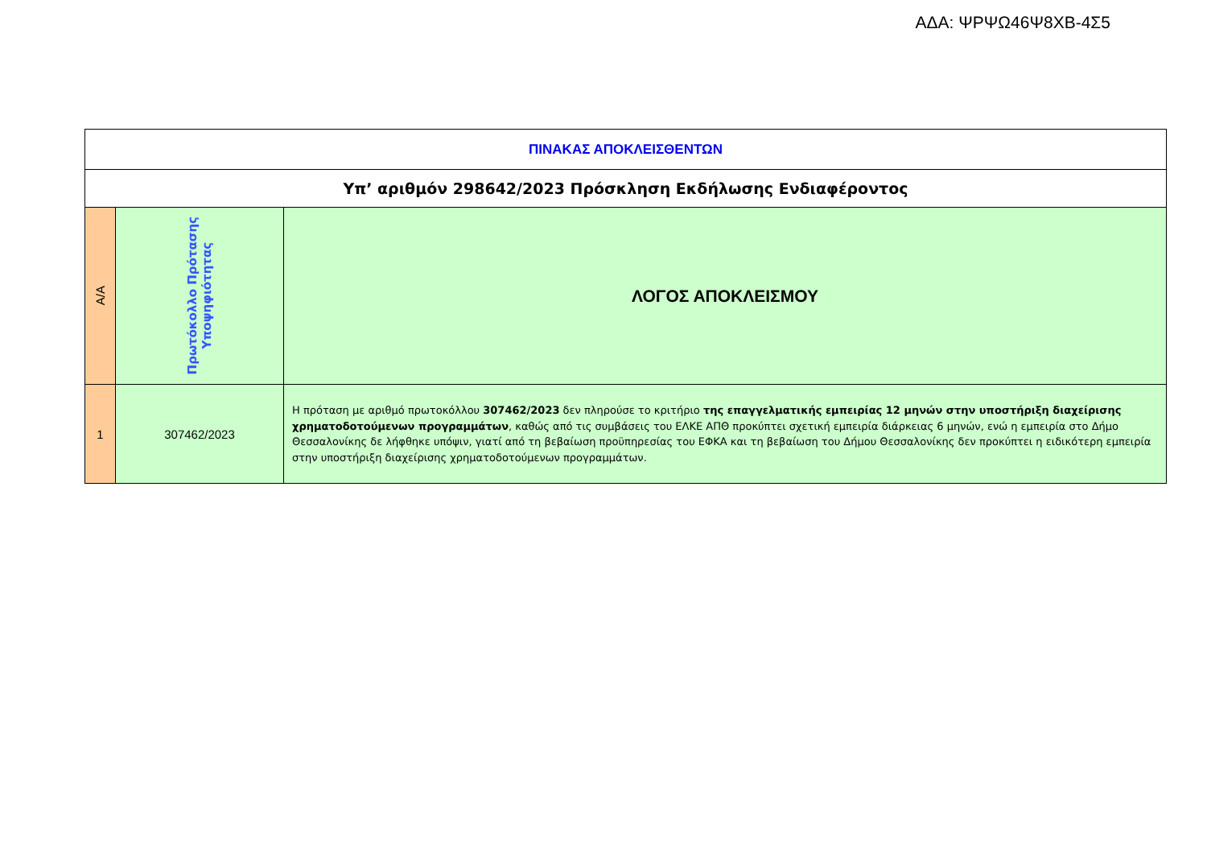ΑΔΑ: ΨΡΨΩ46Ψ8ΧΒ-4Σ5
| ΠΙΝΑΚΑΣ ΑΠΟΚΛΕΙΣΘΕΝΤΩΝ | | |
| Υπ’ αριθμόν 298642/2023 Πρόσκληση Εκδήλωσης Ενδιαφέροντος | | |
| Α/Α | Πρωτόκολλο Πρότασης Υποψηφιότητας | ΛΟΓΟΣ ΑΠΟΚΛΕΙΣΜΟΥ |
| 1 | 307462/2023 | Η πρόταση με αριθμό πρωτοκόλλου 307462/2023 δεν πληρούσε το κριτήριο της επαγγελματικής εμπειρίας 12 μηνών στην υποστήριξη διαχείρισης χρηματοδοτούμενων προγραμμάτων , καθώς από τις συμβάσεις του ΕΛΚΕ ΑΠΘ προκύπτει σχετική εμπειρία διάρκειας 6 μηνών, ενώ η εμπειρία στο Δήμο Θεσσαλονίκης δε λήφθηκε υπόψιν, γιατί από τη βεβαίωση προϋπηρεσίας του ΕΦΚΑ και τη βεβαίωση του Δήμου Θεσσαλονίκης δεν προκύπτει η ειδικότερη εμπειρία στην υποστήριξη διαχείρισης χρηματοδοτούμενων προγραμμάτων. |